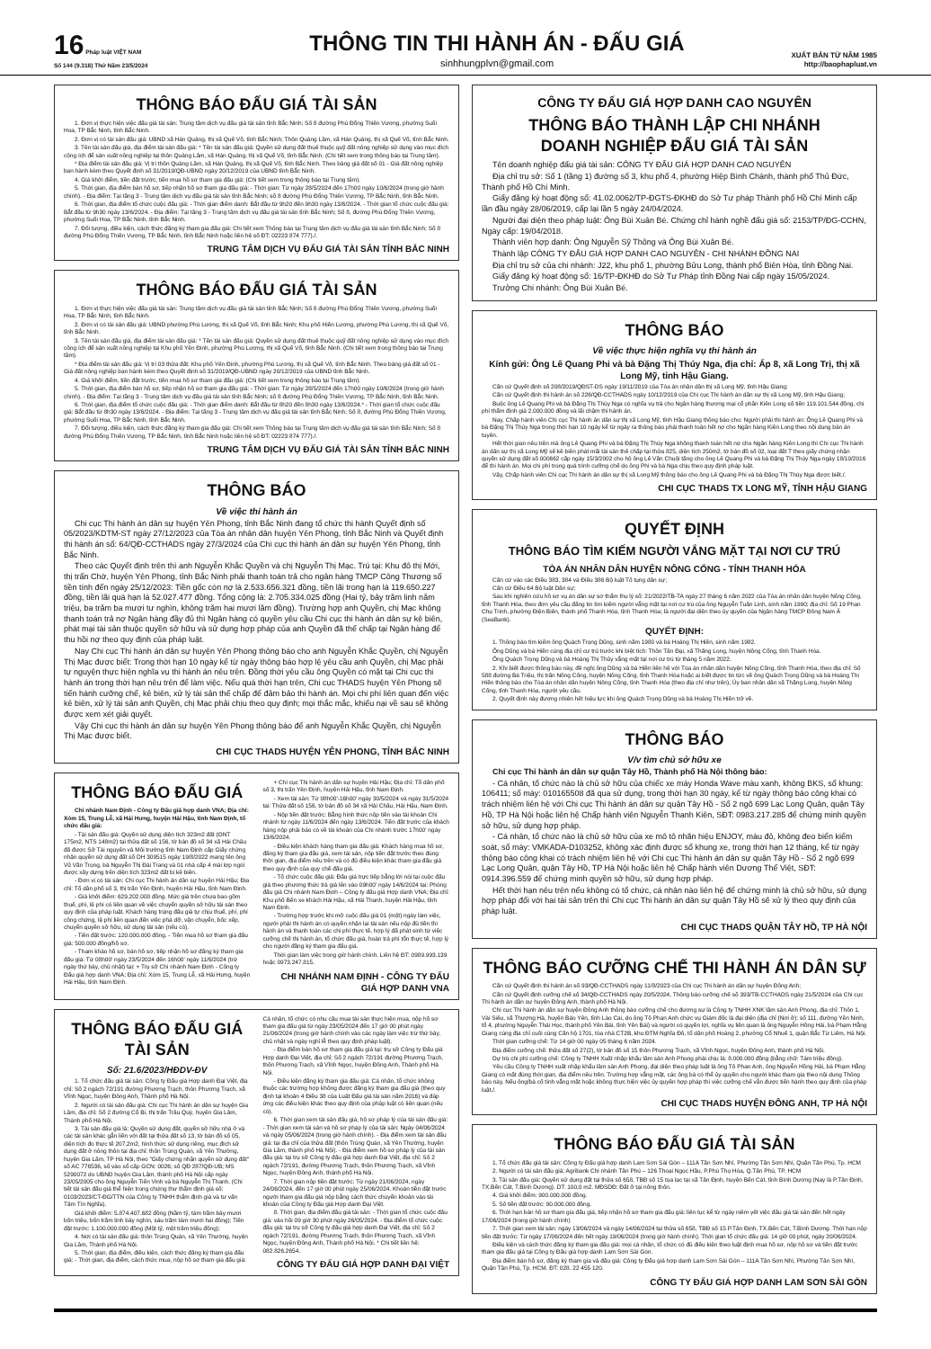16 Pháp luật VIỆT NAM
Số 144 (9.318) Thứ Năm 23/5/2024
THÔNG TIN THI HÀNH ÁN - ĐẤU GIÁ
sinhhungplvn@gmail.com
XUẤT BẢN TỪ NĂM 1985
http://baophapluat.vn
THÔNG BÁO ĐẤU GIÁ TÀI SẢN
1. Đơn vị thực hiện việc đấu giá tài sản: Trung tâm dịch vụ đấu giá tài sản tỉnh Bắc Ninh; Số 8 đường Phù Đổng Thiên Vương, phường Suối Hoa, TP Bắc Ninh, tỉnh Bắc Ninh.
2. Đơn vị có tài sản đấu giá: UBND xã Hán Quảng, thị xã Quế Võ, tỉnh Bắc Ninh; Thôn Quảng Lâm, xã Hán Quảng, thị xã Quế Võ, tỉnh Bắc Ninh.
3. Tên tài sản đấu giá, địa điểm tài sản đấu giá: * Tên tài sản đấu giá: Quyền sử dụng đất thuê thuộc quỹ đất nông nghiệp sử dụng vào mục đích công ích để sản xuất nông nghiệp tại thôn Quảng Lâm, xã Hán Quảng, thị xã Quế Võ, tỉnh Bắc Ninh. (Chi tiết xem trong thông báo tại Trung tâm).
* Địa điểm tài sản đấu giá: Vị trí thôn Quảng Lâm, xã Hán Quảng, thị xã Quế Võ, tỉnh Bắc Ninh. Theo bảng giá đất số 01 - Giá đất nông nghiệp ban hành kèm theo Quyết định số 31/2019/QĐ-UBND ngày 20/12/2019 của UBND tỉnh Bắc Ninh.
4. Giá khởi điểm, tiền đặt trước, tiền mua hồ sơ tham gia đấu giá: (Chi tiết xem trong thông báo tại Trung tâm).
5. Thời gian, địa điểm bán hồ sơ, tiếp nhận hồ sơ tham gia đấu giá: - Thời gian: Từ ngày 28/5/2024 đến 17h00 ngày 10/6/2024 (trong giờ hành chính). - Địa điểm: Tại tầng 3 - Trung tâm dịch vụ đấu giá tài sản tỉnh Bắc Ninh; số 8 đường Phù Đổng Thiên Vương, TP Bắc Ninh, tỉnh Bắc Ninh.
6. Thời gian, địa điểm tổ chức cuộc đấu giá: - Thời gian điểm danh: Bắt đầu từ 9h20 đến 9h30 ngày 13/6/2024. - Thời gian tổ chức cuộc đấu giá: Bắt đầu từ 9h30 ngày 13/6/2024. - Địa điểm: Tại tầng 3 - Trung tâm dịch vụ đấu giá tài sản tỉnh Bắc Ninh; Số 8, đường Phù Đổng Thiên Vương, phường Suối Hoa, TP Bắc Ninh, tỉnh Bắc Ninh.
7. Đối tượng, điều kiện, cách thức đăng ký tham gia đấu giá: Chi tiết xem Thông báo tại Trung tâm dịch vụ đấu giá tài sản tỉnh Bắc Ninh; Số 8 đường Phù Đổng Thiên Vương, TP Bắc Ninh, tỉnh Bắc Ninh hoặc liên hệ số ĐT: 02223 874 777)./.
TRUNG TÂM DỊCH VỤ ĐẤU GIÁ TÀI SẢN TỈNH BẮC NINH
THÔNG BÁO ĐẤU GIÁ TÀI SẢN
1. Đơn vị thực hiện việc đấu giá tài sản: Trung tâm dịch vụ đấu giá tài sản tỉnh Bắc Ninh; Số 8 đường Phù Đổng Thiên Vương, phường Suối Hoa, TP Bắc Ninh, tỉnh Bắc Ninh.
2. Đơn vị có tài sản đấu giá: UBND phường Phù Lương, thị xã Quế Võ, tỉnh Bắc Ninh; Khu phố Hiền Lương, phường Phù Lương, thị xã Quế Võ, tỉnh Bắc Ninh.
3. Tên tài sản đấu giá, địa điểm tài sản đấu giá: * Tên tài sản đấu giá: Quyền sử dụng đất thuê thuộc quỹ đất nông nghiệp sử dụng vào mục đích công ích để sản xuất nông nghiệp tại Khu phố Yên Đinh, phường Phù Lương, thị xã Quế Võ, tỉnh Bắc Ninh. (Chi tiết xem trong thông báo tại Trung tâm).
* Địa điểm tài sản đấu giá: Vị trí 03 thửa đất: Khu phố Yên Đinh, phường Phù Lương, thị xã Quế Võ, tỉnh Bắc Ninh. Theo bảng giá đất số 01 - Giá đất nông nghiệp ban hành kèm theo Quyết định số 31/2019/QĐ-UBND ngày 20/12/2019 của UBND tỉnh Bắc Ninh.
4. Giá khởi điểm, tiền đặt trước, tiền mua hồ sơ tham gia đấu giá: (Chi tiết xem trong thông báo tại Trung tâm).
5. Thời gian, địa điểm bán hồ sơ, tiếp nhận hồ sơ tham gia đấu giá: - Thời gian: Từ ngày 28/5/2024 đến 17h00 ngày 10/6/2024 (trong giờ hành chính). - Địa điểm: Tại tầng 3 - Trung tâm dịch vụ đấu giá tài sản tỉnh Bắc Ninh; số 8 đường Phù Đổng Thiên Vương, TP Bắc Ninh, tỉnh Bắc Ninh.
6. Thời gian, địa điểm tổ chức cuộc đấu giá: - Thời gian điểm danh: Bắt đầu từ 8h20 đến 8h30 ngày 13/6/2024.* - Thời gian tổ chức cuộc đấu giá: Bắt đầu từ 8h30 ngày 13/6/2024. - Địa điểm: Tại tầng 3 - Trung tâm dịch vụ đấu giá tài sản tỉnh Bắc Ninh; Số 8, đường Phù Đổng Thiên Vương, phường Suối Hoa, TP Bắc Ninh, tỉnh Bắc Ninh.
7. Đối tượng, điều kiện, cách thức đăng ký tham gia đấu giá: Chi tiết xem Thông báo tại Trung tâm dịch vụ đấu giá tài sản tỉnh Bắc Ninh; Số 8 đường Phù Đổng Thiên Vương, TP Bắc Ninh, tỉnh Bắc Ninh hoặc liên hệ số ĐT: 02223 874 777)./.
TRUNG TÂM DỊCH VỤ ĐẤU GIÁ TÀI SẢN TỈNH BẮC NINH
THÔNG BÁO
Về việc thi hành án
Chi cục Thi hành án dân sự huyện Yên Phong, tỉnh Bắc Ninh đang tổ chức thi hành Quyết định số 05/2023/KDTM-ST ngày 27/12/2023 của Tòa án nhân dân huyện Yên Phong, tỉnh Bắc Ninh và Quyết định thi hành án số: 64/QĐ-CCTHADS ngày 27/3/2024 của Chi cục thi hành án dân sự huyện Yên Phong, tỉnh Bắc Ninh.
Theo các Quyết định trên thì anh Nguyễn Khắc Quyền và chị Nguyễn Thị Mạc. Trú tại: Khu đô thị Mới, thị trấn Chờ, huyện Yên Phong, tỉnh Bắc Ninh phải thanh toán trả cho ngân hàng TMCP Công Thương số tiền tính đến ngày 25/12/2023: Tiền gốc còn nợ là 2.533.656.321 đồng, tiền lãi trong hạn là 119.650.227 đồng, tiền lãi quá hạn là 52.027.477 đồng. Tổng cộng là: 2.705.334.025 đồng (Hai tỷ, bảy trăm linh năm triệu, ba trăm ba mươi tư nghìn, không trăm hai mươi lăm đồng). Trường hợp anh Quyền, chị Mạc không thanh toán trả nợ Ngân hàng đầy đủ thì Ngân hàng có quyền yêu cầu Chi cục thi hành án dân sự kê biên, phát mại tài sản thuộc quyền sở hữu và sử dụng hợp pháp của anh Quyền đã thế chấp tại Ngân hàng để thu hồi nợ theo quy định của pháp luật.
Nay Chi cục Thi hành án dân sự huyện Yên Phong thông báo cho anh Nguyễn Khắc Quyền, chị Nguyễn Thị Mạc được biết: Trong thời hạn 10 ngày kể từ ngày thông báo hợp lệ yêu cầu anh Quyền, chị Mạc phải tự nguyện thực hiện nghĩa vụ thi hành án nêu trên. Đồng thời yêu cầu ông Quyền có mặt tại Chi cục thi hành án trong thời hạn nêu trên để làm việc. Nếu quá thời hạn trên, Chi cục THADS huyện Yên Phong sẽ tiến hành cưỡng chế, kê biên, xử lý tài sản thế chấp để đảm bảo thi hành án. Mọi chi phí liên quan đến việc kê biên, xử lý tài sản anh Quyền, chị Mạc phải chịu theo quy định; mọi thắc mắc, khiếu nại về sau sẽ không được xem xét giải quyết.
Vậy Chi cục thi hành án dân sự huyện Yên Phong thông báo để anh Nguyễn Khắc Quyền, chị Nguyễn Thị Mạc được biết.
CHI CỤC THADS HUYỆN YÊN PHONG, TỈNH BẮC NINH
THÔNG BÁO ĐẤU GIÁ
Chi nhánh Nam Định - Công ty Đấu giá hợp danh VNA; Địa chỉ: Xóm 15, Trung Lễ, xã Hải Hưng, huyện Hải Hậu, tỉnh Nam Định, tổ chức đấu giá:
- Tài sản đấu giá: Quyền sử dụng diện tích 323m2 đất (ONT 175m2, NTS 148m2) tại thửa đất số 156, tờ bản đồ số 34 xã Hải Châu đã được Sở Tài nguyên và Môi trường tỉnh Nam Định cấp Giấy chứng nhận quyền sử dụng đất số DH 309515 ngày 19/8/2022 mang tên ông Vũ Văn Trọng, bà Nguyễn Thị Đài Trang và 01 nhà cấp 4 mái lợp ngói được xây dựng trên diện tích 323m2 đất bị kê biên.
- Đơn vị có tài sản: Chi cục Thi hành án dân sự huyện Hải Hậu; Địa chỉ: Tổ dân phố số 3, thị trấn Yên Định, huyện Hải Hậu, tỉnh Nam Định.
- Giá khởi điểm: 629.202.000 đồng. Mức giá trên chưa bao gồm thuế, phí, lệ phí có liên quan về việc chuyển quyền sở hữu tài sản theo quy định của pháp luật. Khách hàng trúng đấu giá tự chịu thuế, phí, phí công chứng, lệ phí liên quan đến việc phá dỡ, vận chuyển, bốc xếp, chuyển quyền sở hữu, sử dụng tài sản (nếu có).
- Tiền đặt trước: 120.000.000 đồng. - Tiền mua hồ sơ tham gia đấu giá: 500.000 đồng/hồ sơ.
- Tham khảo hồ sơ, bán hồ sơ, tiếp nhận hồ sơ đăng ký tham gia đấu giá: Từ 08h00' ngày 23/5/2024 đến 16h00' ngày 11/6/2024 (trừ ngày thứ bảy, chủ nhật) tại: + Trụ sở Chi nhánh Nam Định - Công ty Đấu giá hợp danh VNA; Địa chỉ: Xóm 15, Trung Lễ, xã Hải Hưng, huyện Hải Hậu, tỉnh Nam Định.
+ Chi cục Thi hành án dân sự huyện Hải Hậu; Địa chỉ: Tổ dân phố số 3, thị trấn Yên Định, huyện Hải Hậu, tỉnh Nam Định.
- Xem tài sản: Từ 08h00'-16h00' ngày 30/5/2024 và ngày 31/5/2024 tại: Thửa đất số 156, tờ bản đồ số 34 xã Hải Châu, Hải Hậu, Nam Định.
- Nộp tiền đặt trước: Bằng hình thức nộp tiền vào tài khoản Chi nhánh từ ngày 11/6/2024 đến ngày 13/6/2024. Tiền đặt trước của khách hàng nộp phải báo có về tài khoản của Chi nhánh trước 17h00' ngày 13/6/2024.
- Điều kiện khách hàng tham gia đấu giá: Khách hàng mua hồ sơ, đăng ký tham gia đấu giá, xem tài sản, nộp tiền đặt trước theo đúng thời gian, địa điểm nêu trên và có đủ điều kiện khác tham gia đấu giá theo quy định của quy chế đấu giá.
- Tổ chức cuộc đấu giá: Đấu giá trực tiếp bằng lời nói tại cuộc đấu giá theo phương thức trả giá lên vào 09h00' ngày 14/6/2024 tại: Phòng đấu giá Chi nhánh Nam Định – Công ty đấu giá Hợp danh VNA; Địa chỉ: Khu phố Bến xe khách Hải Hậu, xã Hải Thanh, huyện Hải Hậu, tỉnh Nam Định.
- Trường hợp trước khi mở cuộc đấu giá 01 (một) ngày làm việc, người phải thi hành án có quyền nhận lại tài sản nếu nộp đủ tiền thi hành án và thanh toán các chi phí thực tế, hợp lý đã phát sinh từ việc cưỡng chế thi hành án, tổ chức đấu giá, hoàn trả phí tổn thực tế, hợp lý cho người đăng ký tham gia đấu giá.
Thời gian làm việc trong giờ hành chính. Liên hệ ĐT: 0989.993.139 hoặc 0973.247.815.
CHI NHÁNH NAM ĐỊNH - CÔNG TY ĐẤU GIÁ HỢP DANH VNA
THÔNG BÁO ĐẤU GIÁ TÀI SẢN
Số: 21.6/2023/HĐDV-ĐV
1. Tổ chức đấu giá tài sản: Công ty Đấu giá Hợp danh Đại Việt, địa chỉ: Số 2 ngách 72/191 đường Phương Trạch, thôn Phương Trạch, xã Vĩnh Ngọc, huyện Đông Anh, Thành phố Hà Nội.
2. Người có tài sản đấu giá: Chi cục Thi hành án dân sự huyện Gia Lâm, địa chỉ: Số 2 đường Cổ Bi, thị trấn Trâu Quỳ, huyện Gia Lâm, Thành phố Hà Nội.
3. Tài sản đấu giá là: Quyền sử dụng đất, quyền sở hữu nhà ở và các tài sản khác gắn liền với đất tại thửa đất số 13, tờ bản đồ số 05, diện tích đo thực tế 207,2m2, hình thức sử dụng riêng, mục đích sử dụng đất ở nông thôn tại địa chỉ: thôn Trùng Quán, xã Yên Thường, huyện Gia Lâm, TP Hà Nội, theo "Giấy chứng nhận quyền sử dụng đất" số AC 776536, số vào sổ cấp GCN: 0026; số QĐ 287/QĐ-UB; MS 5290072 do UBND huyện Gia Lâm, thành phố Hà Nội cấp ngày 23/05/2005 cho ông Nguyễn Tiến Vinh và bà Nguyễn Thị Thanh. (Chi tiết tài sản đấu giá thể hiện trong chứng thư thẩm định giá số: 0103/2023/CT-ĐG/TTN của Công ty TNHH thẩm định giá và tư vấn Tâm Tín Nghĩa).
Giá khởi điểm: 5.874.407.682 đồng (Năm tỷ, tám trăm bảy mươi bốn triệu, bốn trăm linh bảy nghìn, sáu trăm tám mươi hai đồng); Tiền đặt trước: 1.100.000.000 đồng (Một tỷ, một trăm triệu đồng);
4. Nơi có tài sản đấu giá: thôn Trùng Quán, xã Yên Thường, huyện Gia Lâm, Thành phố Hà Nội.
5. Thời gian, địa điểm, điều kiện, cách thức đăng ký tham gia đấu giá: - Thời gian, địa điểm, cách thức mua, nộp hồ sơ tham gia đấu giá: Cá nhân, tổ chức có nhu cầu mua tài sản thực hiện mua, nộp hồ sơ tham gia đấu giá từ ngày 23/05/2024 đến 17 giờ 00 phút ngày 21/06/2024 (trong giờ hành chính vào các ngày làm việc trừ thứ bảy, chủ nhật và ngày nghỉ lễ theo quy định pháp luật).
- Địa điểm bán hồ sơ tham gia đấu giá tại: trụ sở Công ty Đấu giá Hợp danh Đại Việt, địa chỉ: Số 2 ngách 72/191 đường Phương Trạch, thôn Phương Trạch, xã Vĩnh Ngọc, huyện Đông Anh, Thành phố Hà Nội.
- Điều kiện đăng ký tham gia đấu giá: Cá nhân, tổ chức không thuộc các trường hợp không được đăng ký tham gia đấu giá (theo quy định tại khoản 4 Điều 38 của Luật Đấu giá tài sản năm 2016) và đáp ứng các điều kiện khác theo quy định của pháp luật có liên quan (nếu có).
6. Thời gian xem tài sản đấu giá, hồ sơ pháp lý của tài sản đấu giá: - Thời gian xem tài sản và hồ sơ pháp lý của tài sản: Ngày 04/06/2024 và ngày 05/06/2024 (trong giờ hành chính). - Địa điểm xem tài sản đấu giá: tại địa chỉ của thửa đất (thôn Trùng Quán, xã Yên Thường, huyện Gia Lâm, thành phố Hà Nội). - Địa điểm xem hồ sơ pháp lý của tài sản đấu giá: tại trụ sở Công ty đấu giá hợp danh Đại Việt, địa chỉ: Số 2 ngách 72/191, đường Phương Trạch, thôn Phương Trạch, xã Vĩnh Ngọc, huyện Đông Anh, thành phố Hà Nội.
7. Thời gian nộp tiền đặt trước: Từ ngày 21/06/2024, ngày 24/06/2024, đến 17 giờ 00 phút ngày 25/06/2024. Khoản tiền đặt trước người tham gia đấu giá nộp bằng cách thức chuyển khoản vào tài khoản của Công ty Đấu giá Hợp danh Đại Việt.
8. Thời gian, địa điểm đấu giá tài sản: - Thời gian tổ chức cuộc đấu giá: vào hồi 09 giờ 30 phút ngày 26/05/2024. - Địa điểm tổ chức cuộc đấu giá: tại trụ sở Công ty đấu giá hợp danh Đại Việt, địa chỉ: Số 2 ngách 72/191, đường Phương Trạch, thôn Phương Trạch, xã Vĩnh Ngọc, huyện Đông Anh, Thành phố Hà Nội. * Chi tiết liên hệ: 082.826.2654.
CÔNG TY ĐẤU GIÁ HỢP DANH ĐẠI VIỆT
CÔNG TY ĐẤU GIÁ HỢP DANH CAO NGUYÊN
THÔNG BÁO THÀNH LẬP CHI NHÁNH
DOANH NGHIỆP ĐẤU GIÁ TÀI SẢN
Tên doanh nghiệp đấu giá tài sản: CÔNG TY ĐẤU GIÁ HỢP DANH CAO NGUYÊN
Địa chỉ trụ sở: Số 1 (tầng 1) đường số 3, khu phố 4, phường Hiệp Bình Chánh, thành phố Thủ Đức, Thành phố Hồ Chí Minh.
Giấy đăng ký hoạt động số: 41.02.0062/TP-ĐGTS-ĐKHĐ do Sở Tư pháp Thành phố Hồ Chí Minh cấp lần đầu ngày 28/06/2019, cấp lại lần 5 ngày 24/04/2024.
Người đại diện theo pháp luật: Ông Bùi Xuân Bé. Chứng chỉ hành nghề đấu giá số: 2153/TP/ĐG-CCHN, Ngày cấp: 19/04/2018.
Thành viên hợp danh: Ông Nguyễn Sỹ Thông và Ông Bùi Xuân Bé.
Thành lập CÔNG TY ĐẤU GIÁ HỢP DANH CAO NGUYÊN - CHI NHÁNH ĐỒNG NAI
Địa chỉ trụ sở của chi nhánh: J22, khu phố 1, phường Bửu Long, thành phố Biên Hòa, tỉnh Đồng Nai.
Giấy đăng ký hoạt động số: 16/TP-ĐKHĐ do Sở Tư Pháp tỉnh Đồng Nai cấp ngày 15/05/2024.
Trưởng Chi nhánh: Ông Bùi Xuân Bé.
THÔNG BÁO
Về việc thực hiện nghĩa vụ thi hành án
Kính gửi: Ông Lê Quang Phi và bà Đặng Thị Thúy Nga, địa chỉ: Ấp 8, xã Long Trị, thị xã Long Mỹ, tỉnh Hậu Giang.
Căn cứ Quyết định số 208/2019/QĐST-DS ngày 19/11/2019 của Tòa án nhân dân thị xã Long Mỹ, tỉnh Hậu Giang;
Căn cứ Quyết định thi hành án số 226/QĐ-CCTHADS ngày 10/12/2019 của Chi cục Thi hành án dân sự thị xã Long Mỹ, tỉnh Hậu Giang;
Buộc ông Lê Quang Phi và bà Đặng Thị Thúy Nga có nghĩa vụ trả cho Ngân hàng thương mại cổ phần Kiên Long số tiền 119.101.544 đồng, chi phí thẩm định giá 2.000.000 đồng và lãi chậm thi hành án.
Nay, Chấp hành viên Chi cục Thi hành án dân sự thị xã Long Mỹ, tỉnh Hậu Giang thông báo cho: Người phải thi hành án: Ông Lê Quang Phi và bà Đặng Thị Thúy Nga trong thời hạn 10 ngày kể từ ngày ra thông báo phải thanh toán hết nợ cho Ngân hàng Kiên Long theo nội dung bản án tuyên.
Hết thời gian nêu trên mà ông Lê Quang Phi và bà Đặng Thị Thúy Nga không thanh toán hết nợ cho Ngân hàng Kiên Long thì Chi cục Thi hành án dân sự thị xã Long Mỹ sẽ kê biên phát mãi tài sản thế chấp tại thửa 825, diện tích 250m2, tờ bản đồ số 02, loại đất T theo giấy chứng nhận quyền sử dụng đất số 000662 cấp ngày 15/3/2002 cho hộ ông Lê Văn Chuội tặng cho ông Lê Quang Phi và bà Đặng Thị Thúy Nga ngày 18/10/2016 để thi hành án. Mọi chi phí trong quá trình cưỡng chế do ông Phi và bà Nga chịu theo quy định pháp luật.
Vậy, Chấp hành viên Chi cục Thi hành án dân sự thị xã Long Mỹ thông báo cho ông Lê Quang Phi và bà Đặng Thị Thúy Nga được biết./.
CHI CỤC THADS TX LONG MỸ, TỈNH HẬU GIANG
QUYẾT ĐỊNH
THÔNG BÁO TÌM KIẾM NGƯỜI VẮNG MẶT TẠI NƠI CƯ TRÚ
TÒA ÁN NHÂN DÂN HUYỆN NÔNG CỐNG - TỈNH THANH HÓA
Căn cứ vào các Điều 383, 384 và Điều 386 Bộ luật Tố tụng dân sự;
Căn cứ Điều 64 Bộ luật Dân sự;
Sau khi nghiên cứu hồ sơ vụ án dân sự sơ thẩm thụ lý số: 21/2022/TB-TA ngày 27 tháng 6 năm 2022 của Tòa án nhân dân huyện Nông Cống, tỉnh Thanh Hóa, theo đơn yêu cầu đăng tin tìm kiếm người vắng mặt tại nơi cư trú của ông Nguyễn Tuấn Linh, sinh năm 1990; địa chỉ: Số 19 Phan Chu Trinh, phường Điện Biên, thành phố Thanh Hóa, tỉnh Thanh Hóa; là người đại diện theo ủy quyền của Ngân hàng TMCP Đông Nam Á (SeaBank).
QUYẾT ĐỊNH:
1. Thông báo tìm kiếm ông Quách Trọng Dũng, sinh năm 1980 và bà Hoàng Thị Hiền, sinh năm 1982.
Ông Dũng và bà Hiền cùng địa chỉ cư trú trước khi biệt tích: Thôn Tân Đại, xã Thăng Long, huyện Nông Cống, tỉnh Thanh Hóa.
Ông Quách Trọng Dũng và bà Hoàng Thị Thủy vắng mặt tại nơi cư trú từ tháng 5 năm 2022.
2. Khi biết được thông báo này, đề nghị ông Dũng và bà Hiền liên hệ với Tòa án nhân dân huyện Nông Cống, tỉnh Thanh Hóa, theo địa chỉ: Số 588 đường Bà Triệu, thị trấn Nông Cống, huyện Nông Cống, tỉnh Thanh Hóa hoặc ai biết được tin tức về ông Quách Trọng Dũng và bà Hoàng Thị Hiền thông báo cho Tòa án nhân dân huyện Nông Cống, tỉnh Thanh Hóa (theo địa chỉ như trên), Ủy ban nhân dân xã Thăng Long, huyện Nông Cống, tỉnh Thanh Hóa, người yêu cầu.
2. Quyết định này đương nhiên hết hiệu lực khi ông Quách Trọng Dũng và bà Hoàng Thị Hiền trở về.
THÔNG BÁO
V/v tìm chủ sở hữu xe
Chi cục Thi hành án dân sự quận Tây Hồ, Thành phố Hà Nội thông báo:
- Cá nhân, tổ chức nào là chủ sở hữu của chiếc xe máy Honda Wave màu xanh, không BKS, số khung: 106411; số máy: 010165508 đã qua sử dụng, trong thời hạn 30 ngày, kể từ ngày thông báo công khai có trách nhiệm liên hệ với Chi cục Thi hành án dân sự quận Tây Hồ - Số 2 ngõ 699 Lạc Long Quân, quận Tây Hồ, TP Hà Nội hoặc liên hệ Chấp hành viên Nguyễn Thanh Kiên, SĐT: 0983.217.285 để chứng minh quyền sở hữu, sử dụng hợp pháp.
- Cá nhân, tổ chức nào là chủ sở hữu của xe mô tô nhãn hiệu ENJOY, màu đỏ, không đeo biển kiểm soát, số máy: VMKADA-D103252, không xác định được số khung xe, trong thời hạn 12 tháng, kể từ ngày thông báo công khai có trách nhiệm liên hệ với Chi cục Thi hành án dân sự quận Tây Hồ - Số 2 ngõ 699 Lạc Long Quân, quận Tây Hồ, TP Hà Nội hoặc liên hệ Chấp hành viên Dương Thế Việt, SĐT: 0914.396.559 để chứng minh quyền sở hữu, sử dụng hợp pháp.
Hết thời hạn nêu trên nếu không có tổ chức, cá nhân nào liên hệ để chứng minh là chủ sở hữu, sử dụng hợp pháp đối với hai tài sản trên thì Chi cục Thi hành án dân sự quận Tây Hồ sẽ xử lý theo quy định của pháp luật.
CHI CỤC THADS QUẬN TÂY HỒ, TP HÀ NỘI
THÔNG BÁO CƯỠNG CHẾ THI HÀNH ÁN DÂN SỰ
Căn cứ Quyết định thi hành án số 93/QĐ-CCTHADS ngày 11/8/2023 của Chi cục Thi hành án dân sự huyện Đông Anh;
Căn cứ Quyết định cưỡng chế số 34/QĐ-CCTHADS ngày 20/5/2024, Thông báo cưỡng chế số 393/TB-CCTHADS ngày 21/5/2024 của Chi cục Thi hành án dân sự huyện Đông Anh, thành phố Hà Nội.
Chi cục Thi hành án dân sự huyện Đông Anh thông báo cưỡng chế cho đương sự là Công ty TNHH XNK lâm sản Anh Phong, địa chỉ: Thôn 1, Vài Siêu, xã Thượng Hà, huyện Bảo Yên, tỉnh Lào Cai, do ông Tô Phan Anh chức vụ Giám đốc là đại diện (địa chỉ (Nơi ở): số 111, đường Yên Ninh, tổ 4, phường Nguyễn Thái Học, thành phố Yên Bái, tỉnh Yên Bái) và người có quyền lợi, nghĩa vụ liên quan là ông Nguyễn Hồng Hải, bà Phạm Hằng Giang cùng địa chỉ cuối cùng Căn hộ 1701, tòa nhà CT2B, khu ĐTM Nghĩa Đô, tổ dân phố Hoàng 2, phường Cổ Nhuế 1, quận Bắc Từ Liêm, Hà Nội.
Thời gian cưỡng chế: Từ 14 giờ 00 ngày 05 tháng 6 năm 2024.
Địa điểm cưỡng chế: thửa đất số 27(2), tờ bản đồ số 15 thôn Phương Trạch, xã Vĩnh Ngọc, huyện Đông Anh, thành phố Hà Nội.
Dự trù chi phí cưỡng chế: Công ty TNHH Xuất nhập khẩu lâm sản Anh Phong phải chịu là: 8.000.000 đồng (bằng chữ: Tám triệu đồng).
Yêu cầu Công ty TNHH xuất nhập khẩu lâm sản Anh Phong, đại diện theo pháp luật là ông Tô Phan Anh, ông Nguyễn Hồng Hải, bà Phạm Hằng Giang có mặt đúng thời gian, địa điểm nêu trên. Trường hợp vắng mặt, các ông bà có thể ủy quyền cho người khác tham gia theo nội dung Thông báo này. Nếu ông/bà cố tình vắng mặt hoặc không thực hiện việc ủy quyền hợp pháp thì việc cưỡng chế vẫn được tiến hành theo quy định của pháp luật./.
CHI CỤC THADS HUYỆN ĐÔNG ANH, TP HÀ NỘI
THÔNG BÁO ĐẤU GIÁ TÀI SẢN
1. Tổ chức đấu giá tài sản: Công ty Đấu giá hợp danh Lam Sơn Sài Gòn – 111A Tân Sơn Nhì, Phường Tân Sơn Nhì, Quận Tân Phú, Tp. HCM
2. Người có tài sản đấu giá: Agribank Chi nhánh Tân Phú – 126 Thoại Ngọc Hầu, P.Phú Thọ Hòa, Q.Tân Phú, TP. HCM
3. Tài sản đấu giá: Quyền sử dụng đất tại thửa số 658, TBĐ số 15 tọa lạc tại xã Tân Định, huyện Bến Cát, tỉnh Bình Dương (Nay là P.Tân Định, TX.Bến Cát, T.Bình Dương). DT: 100,0 m2. MĐSDĐ: Đất ở tại nông thôn.
4. Giá khởi điểm: 900.000.000 đồng.
5. Số tiền đặt trước: 90.000.000 đồng.
6. Thời hạn bán hồ sơ tham gia đấu giá, tiếp nhận hồ sơ tham gia đấu giá: liên tục kể từ ngày niêm yết việc đấu giá tài sản đến hết ngày 17/06/2024 (trong giờ hành chính)
7. Thời gian xem tài sản: ngày 13/06/2024 và ngày 14/06/2024 tại thửa số 658, TBĐ số 15 P.Tân Định, TX.Bến Cát, T.Bình Dương. Thời hạn nộp tiền đặt trước: Từ ngày 17/06/2024 đến hết ngày 19/06/2024 (trong giờ hành chính). Thời gian tổ chức đấu giá: 14 giờ 00 phút, ngày 20/06/2024.
Điều kiện và cách thức đăng ký tham gia đấu giá: mọi cá nhân, tổ chức có đủ điều kiện theo luật định mua hồ sơ, nộp hồ sơ và tiền đặt trước tham gia đấu giá tại Công ty Đấu giá hợp danh Lam Sơn Sài Gòn.
Địa điểm bán hồ sơ, đăng ký tham gia và đấu giá: Công ty Đấu giá hợp danh Lam Sơn Sài Gòn – 111A Tân Sơn Nhì, Phường Tân Sơn Nhì, Quận Tân Phú, Tp. HCM. ĐT: 028. 22 455 120.
CÔNG TY ĐẤU GIÁ HỢP DANH LAM SƠN SÀI GÒN